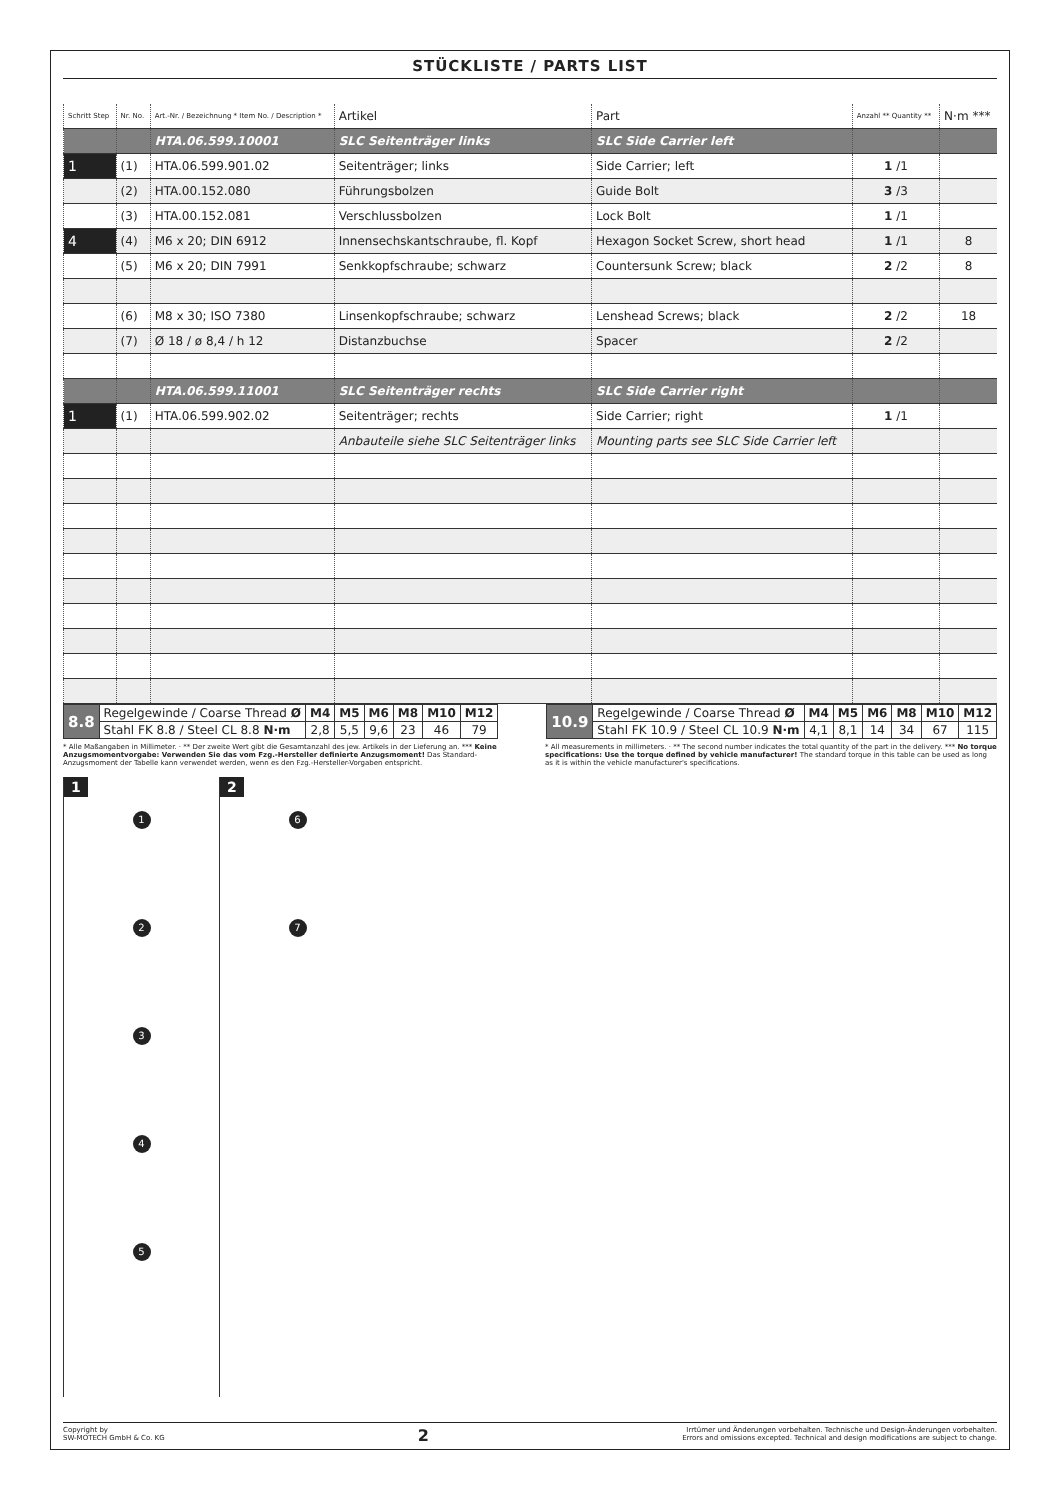STÜCKLISTE / PARTS LIST
| Schritt Step | Nr. No. | Art.-Nr. / Bezeichnung * Item No. / Description * | Artikel | Part | Anzahl ** Quantity ** | N·m *** |
| --- | --- | --- | --- | --- | --- | --- |
| | | HTA.06.599.10001 | SLC Seitenträger links | SLC Side Carrier left | | |
| 1 | (1) | HTA.06.599.901.02 | Seitenträger; links | Side Carrier; left | 1 /1 | |
| | (2) | HTA.00.152.080 | Führungsbolzen | Guide Bolt | 3 /3 | |
| | (3) | HTA.00.152.081 | Verschlussbolzen | Lock Bolt | 1 /1 | |
| 4 | (4) | M6 x 20; DIN 6912 | Innensechskantschraube, fl. Kopf | Hexagon Socket Screw, short head | 1 /1 | 8 |
| | (5) | M6 x 20; DIN 7991 | Senkkopfschraube; schwarz | Countersunk Screw; black | 2 /2 | 8 |
| | (6) | M8 x 30; ISO 7380 | Linsenkopfschraube; schwarz | Lenshead Screws; black | 2 /2 | 18 |
| | (7) | Ø 18 / ø 8,4 / h 12 | Distanzbuchse | Spacer | 2 /2 | |
| | | HTA.06.599.11001 | SLC Seitenträger rechts | SLC Side Carrier right | | |
| 1 | (1) | HTA.06.599.902.02 | Seitenträger; rechts | Side Carrier; right | 1 /1 | |
| | | | Anbauteile siehe SLC Seitenträger links | Mounting parts see SLC Side Carrier left | | |
| 8.8 | Regelgewinde / Coarse Thread Ø | M4 | M5 | M6 | M8 | M10 | M12 |
| | Stahl FK 8.8 / Steel CL 8.8 N·m | 2,8 | 5,5 | 9,6 | 23 | 46 | 79 |
| 10.9 | Regelgewinde / Coarse Thread Ø | M4 | M5 | M6 | M8 | M10 | M12 |
| | Stahl FK 10.9 / Steel CL 10.9 N·m | 4,1 | 8,1 | 14 | 34 | 67 | 115 |
* Alle Maßangaben in Millimeter. · ** Der zweite Wert gibt die Gesamtanzahl des jew. Artikels in der Lieferung an. *** Keine Anzugsmomentvorgabe: Verwenden Sie das vom Fzg.-Hersteller definierte Anzugsmoment! Das Standard-Anzugsmoment der Tabelle kann verwendet werden, wenn es den Fzg.-Hersteller-Vorgaben entspricht.
* All measurements in millimeters. · ** The second number indicates the total quantity of the part in the delivery. *** No torque specifications: Use the torque defined by vehicle manufacturer! The standard torque in this table can be used as long as it is within the vehicle manufacturer's specifications.
1
1
2
3
4
5
2
6
7
Copyright by
SW-MOTECH GmbH & Co. KG
2
Irrtümer und Änderungen vorbehalten. Technische und Design-Änderungen vorbehalten.
Errors and omissions excepted. Technical and design modifications are subject to change.